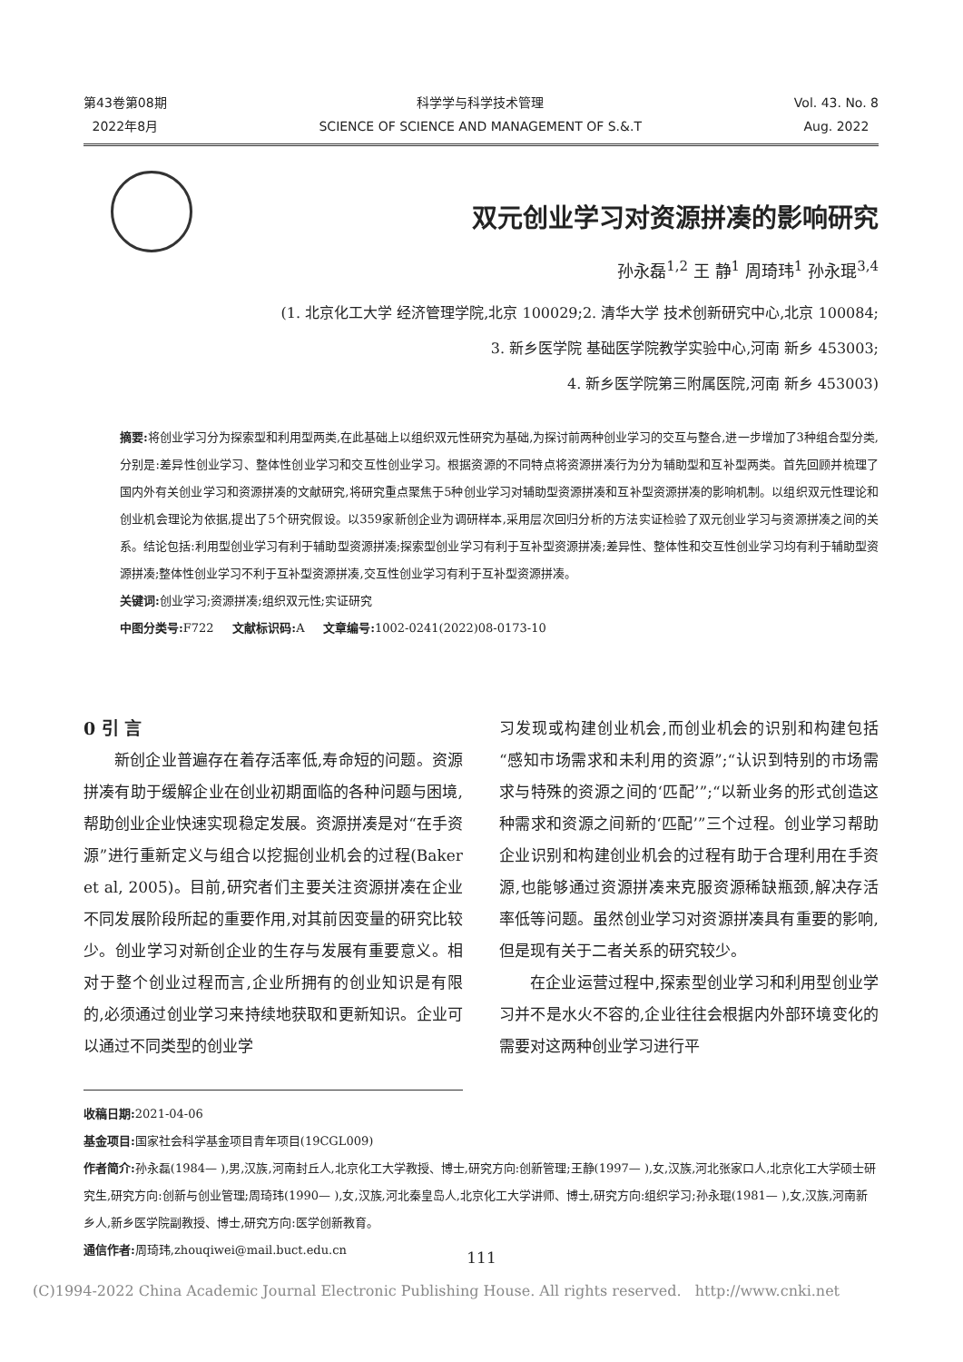第43卷第08期
2022年8月
科学学与科学技术管理
SCIENCE OF SCIENCE AND MANAGEMENT OF S.&.T
Vol. 43. No. 8
Aug. 2022
双元创业学习对资源拼凑的影响研究
孙永磊<sup>1,2</sup> 王 静<sup>1</sup> 周琦玮<sup>1</sup> 孙永琨<sup>3,4</sup>
(1. 北京化工大学 经济管理学院,北京 100029;2. 清华大学 技术创新研究中心,北京 100084;
3. 新乡医学院 基础医学院教学实验中心,河南 新乡 453003;
4. 新乡医学院第三附属医院,河南 新乡 453003)
摘要: 将创业学习分为探索型和利用型两类,在此基础上以组织双元性研究为基础,为探讨前两种创业学习的交互与整合,进一步增加了3种组合型分类,分别是:差异性创业学习、整体性创业学习和交互性创业学习。根据资源的不同特点将资源拼凑行为分为辅助型和互补型两类。首先回顾并梳理了国内外有关创业学习和资源拼凑的文献研究,将研究重点聚焦于5种创业学习对辅助型资源拼凑和互补型资源拼凑的影响机制。以组织双元性理论和创业机会理论为依据,提出了5个研究假设。以359家新创企业为调研样本,采用层次回归分析的方法实证检验了双元创业学习与资源拼凑之间的关系。结论包括:利用型创业学习有利于辅助型资源拼凑;探索型创业学习有利于互补型资源拼凑;差异性、整体性和交互性创业学习均有利于辅助型资源拼凑;整体性创业学习不利于互补型资源拼凑,交互性创业学习有利于互补型资源拼凑。
关键词: 创业学习;资源拼凑;组织双元性;实证研究
中图分类号: F722 文献标识码: A 文章编号: 1002-0241(2022)08-0173-10
0 引 言
新创企业普遍存在着存活率低,寿命短的问题。资源拼凑有助于缓解企业在创业初期面临的各种问题与困境,帮助创业企业快速实现稳定发展。资源拼凑是对“在手资源”进行重新定义与组合以挖掘创业机会的过程(Baker et al, 2005)。目前,研究者们主要关注资源拼凑在企业不同发展阶段所起的重要作用,对其前因变量的研究比较少。创业学习对新创企业的生存与发展有重要意义。相对于整个创业过程而言,企业所拥有的创业知识是有限的,必须通过创业学习来持续地获取和更新知识。企业可以通过不同类型的创业学
习发现或构建创业机会,而创业机会的识别和构建包括“感知市场需求和未利用的资源”;“认识到特别的市场需求与特殊的资源之间的‘匹配’”;“以新业务的形式创造这种需求和资源之间新的‘匹配’”三个过程。创业学习帮助企业识别和构建创业机会的过程有助于合理利用在手资源,也能够通过资源拼凑来克服资源稀缺瓶颈,解决存活率低等问题。虽然创业学习对资源拼凑具有重要的影响,但是现有关于二者关系的研究较少。
在企业运营过程中,探索型创业学习和利用型创业学习并不是水火不容的,企业往往会根据内外部环境变化的需要对这两种创业学习进行平
收稿日期: 2021-04-06
基金项目: 国家社会科学基金项目青年项目(19CGL009)
作者简介: 孙永磊(1984— ),男,汉族,河南封丘人,北京化工大学教授、博士,研究方向:创新管理;王静(1997— ),女,汉族,河北张家口人,北京化工大学硕士研究生,研究方向:创新与创业管理;周琦玮(1990— ),女,汉族,河北秦皇岛人,北京化工大学讲师、博士,研究方向:组织学习;孙永琨(1981— ),女,汉族,河南新乡人,新乡医学院副教授、博士,研究方向:医学创新教育。
通信作者: 周琦玮,zhouqiwei@mail.buct.edu.cn
111
(C)1994-2022 China Academic Journal Electronic Publishing House. All rights reserved. http://www.cnki.net